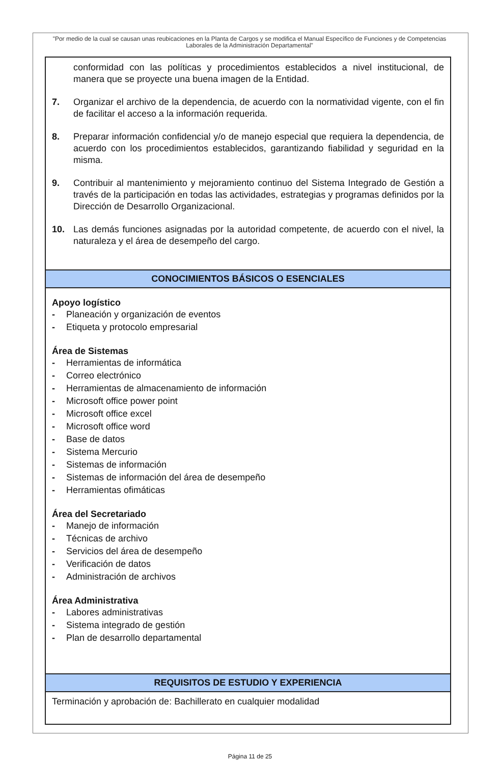"Por medio de la cual se causan unas reubicaciones en la Planta de Cargos y se modifica el Manual Específico de Funciones y de Competencias Laborales de la Administración Departamental"
| conformidad con las políticas y procedimientos establecidos a nivel institucional, de manera que se proyecte una buena imagen de la Entidad. 7. Organizar el archivo de la dependencia, de acuerdo con la normatividad vigente, con el fin de facilitar el acceso a la información requerida. 8. Preparar información confidencial y/o de manejo especial que requiera la dependencia, de acuerdo con los procedimientos establecidos, garantizando fiabilidad y seguridad en la misma. 9. Contribuir al mantenimiento y mejoramiento continuo del Sistema Integrado de Gestión a través de la participación en todas las actividades, estrategias y programas definidos por la Dirección de Desarrollo Organizacional. 10. Las demás funciones asignadas por la autoridad competente, de acuerdo con el nivel, la naturaleza y el área de desempeño del cargo. |
| CONOCIMIENTOS BÁSICOS O ESENCIALES |
| Apoyo logístico - Planeación y organización de eventos - Etiqueta y protocolo empresarial Área de Sistemas - Herramientas de informática - Correo electrónico - Herramientas de almacenamiento de información - Microsoft office power point - Microsoft office excel - Microsoft office word - Base de datos - Sistema Mercurio - Sistemas de información - Sistemas de información del área de desempeño - Herramientas ofimáticas Área del Secretariado - Manejo de información - Técnicas de archivo - Servicios del área de desempeño - Verificación de datos - Administración de archivos Área Administrativa - Labores administrativas - Sistema integrado de gestión - Plan de desarrollo departamental |
| REQUISITOS DE ESTUDIO Y EXPERIENCIA |
| Terminación y aprobación de: Bachillerato en cualquier modalidad |
Página 11 de 25